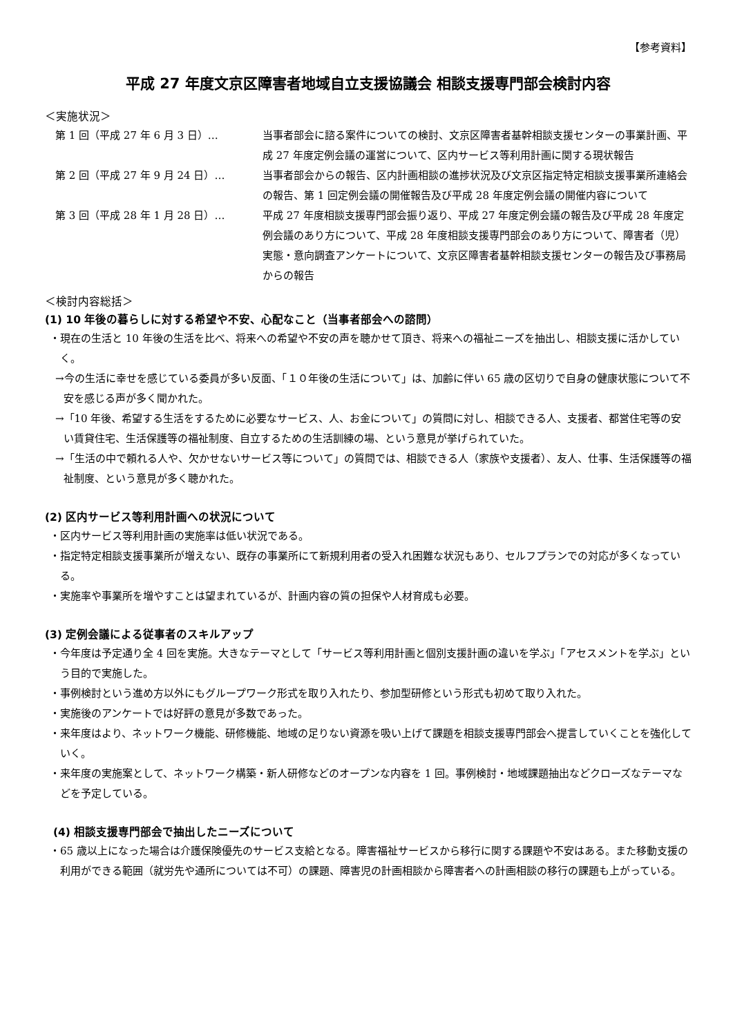【参考資料】
平成 27 年度文京区障害者地域自立支援協議会 相談支援専門部会検討内容
＜実施状況＞
第 1 回（平成 27 年 6 月 3 日）… 当事者部会に諮る案件についての検討、文京区障害者基幹相談支援センターの事業計画、平成 27 年度定例会議の運営について、区内サービス等利用計画に関する現状報告
第 2 回（平成 27 年 9 月 24 日）… 当事者部会からの報告、区内計画相談の進捗状況及び文京区指定特定相談支援事業所連絡会の報告、第 1 回定例会議の開催報告及び平成 28 年度定例会議の開催内容について
第 3 回（平成 28 年 1 月 28 日）… 平成 27 年度相談支援専門部会振り返り、平成 27 年度定例会議の報告及び平成 28 年度定例会議のあり方について、平成 28 年度相談支援専門部会のあり方について、障害者（児）実態・意向調査アンケートについて、文京区障害者基幹相談支援センターの報告及び事務局からの報告
＜検討内容総括＞
(1) 10 年後の暮らしに対する希望や不安、心配なこと（当事者部会への諮問）
・現在の生活と 10 年後の生活を比べ、将来への希望や不安の声を聴かせて頂き、将来への福祉ニーズを抽出し、相談支援に活かしていく。
→今の生活に幸せを感じている委員が多い反面、「１０年後の生活について」は、加齢に伴い 65 歳の区切りで自身の健康状態について不安を感じる声が多く聞かれた。
→「10 年後、希望する生活をするために必要なサービス、人、お金について」の質問に対し、相談できる人、支援者、都営住宅等の安い賃貸住宅、生活保護等の福祉制度、自立するための生活訓練の場、という意見が挙げられていた。
→「生活の中で頼れる人や、欠かせないサービス等について」の質問では、相談できる人（家族や支援者）、友人、仕事、生活保護等の福祉制度、という意見が多く聴かれた。
(2) 区内サービス等利用計画への状況について
・区内サービス等利用計画の実施率は低い状況である。
・指定特定相談支援事業所が増えない、既存の事業所にて新規利用者の受入れ困難な状況もあり、セルフプランでの対応が多くなっている。
・実施率や事業所を増やすことは望まれているが、計画内容の質の担保や人材育成も必要。
(3) 定例会議による従事者のスキルアップ
・今年度は予定通り全 4 回を実施。大きなテーマとして「サービス等利用計画と個別支援計画の違いを学ぶ」「アセスメントを学ぶ」という目的で実施した。
・事例検討という進め方以外にもグループワーク形式を取り入れたり、参加型研修という形式も初めて取り入れた。
・実施後のアンケートでは好評の意見が多数であった。
・来年度はより、ネットワーク機能、研修機能、地域の足りない資源を吸い上げて課題を相談支援専門部会へ提言していくことを強化していく。
・来年度の実施案として、ネットワーク構築・新人研修などのオープンな内容を 1 回。事例検討・地域課題抽出などクローズなテーマなどを予定している。
(4) 相談支援専門部会で抽出したニーズについて
・65 歳以上になった場合は介護保険優先のサービス支給となる。障害福祉サービスから移行に関する課題や不安はある。また移動支援の利用ができる範囲（就労先や通所については不可）の課題、障害児の計画相談から障害者への計画相談の移行の課題も上がっている。